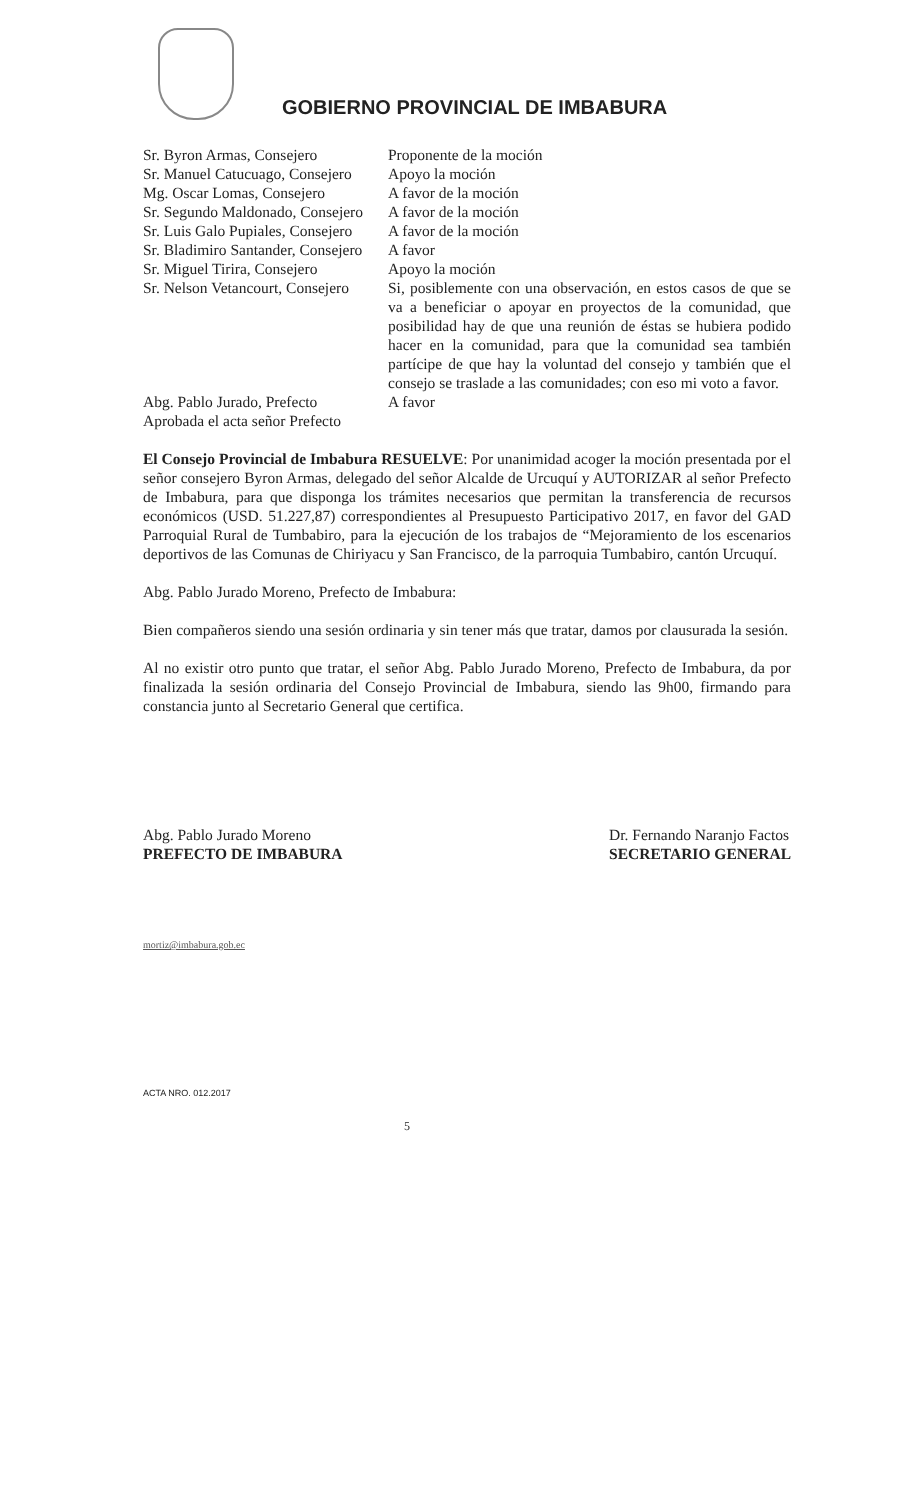GOBIERNO PROVINCIAL DE IMBABURA
Sr. Byron Armas, Consejero Proponente de la moción
Sr. Manuel Catucuago, Consejero
Apoyo la moción
Mg. Oscar Lomas, Consejero A favor de la moción
Sr. Segundo Maldonado, Consejero
A favor de la moción
Sr. Luis Galo Pupiales, Consejero
A favor de la moción
Sr. Bladimiro Santander, Consejero
A favor
Sr. Miguel Tirira, Consejero
Apoyo la moción
Sr. Nelson Vetancourt, Consejero
Si, posiblemente con una observación, en estos casos de que se va a beneficiar o apoyar en proyectos de la comunidad, que posibilidad hay de que una reunión de éstas se hubiera podido hacer en la comunidad, para que la comunidad sea también partícipe de que hay la voluntad del consejo y también que el consejo se traslade a las comunidades; con eso mi voto a favor.
Abg. Pablo Jurado, Prefecto
A favor
Aprobada el acta señor Prefecto
El Consejo Provincial de Imbabura RESUELVE: Por unanimidad acoger la moción presentada por el señor consejero Byron Armas, delegado del señor Alcalde de Urcuquí y AUTORIZAR al señor Prefecto de Imbabura, para que disponga los trámites necesarios que permitan la transferencia de recursos económicos (USD. 51.227,87) correspondientes al Presupuesto Participativo 2017, en favor del GAD Parroquial Rural de Tumbabiro, para la ejecución de los trabajos de “Mejoramiento de los escenarios deportivos de las Comunas de Chiriyacu y San Francisco, de la parroquia Tumbabiro, cantón Urcuquí.
Abg. Pablo Jurado Moreno, Prefecto de Imbabura:
Bien compañeros siendo una sesión ordinaria y sin tener más que tratar, damos por clausurada la sesión.
Al no existir otro punto que tratar, el señor Abg. Pablo Jurado Moreno, Prefecto de Imbabura, da por finalizada la sesión ordinaria del Consejo Provincial de Imbabura, siendo las 9h00, firmando para constancia junto al Secretario General que certifica.
Abg. Pablo Jurado Moreno
PREFECTO DE IMBABURA
Dr. Fernando Naranjo Factos
SECRETARIO GENERAL
mortiz@imbabura.gob.ec
ACTA NRO. 012.2017
5